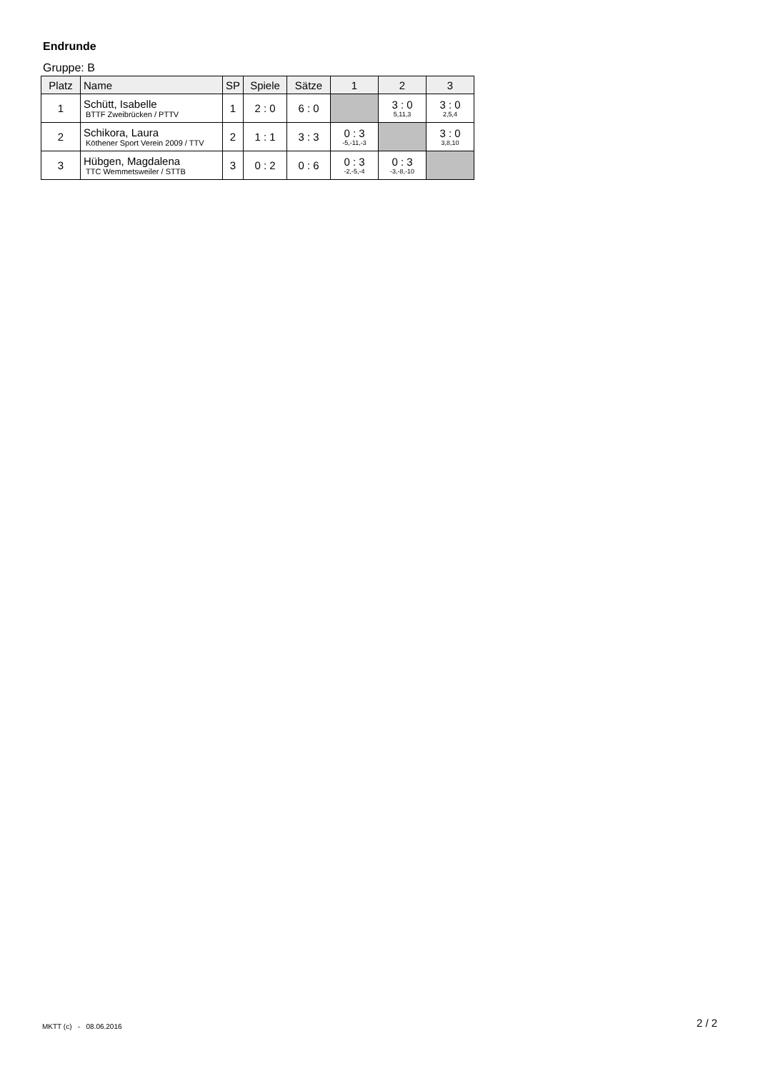Endrunde
Gruppe: B
| Platz | Name | SP | Spiele | Sätze | 1 | 2 | 3 |
| --- | --- | --- | --- | --- | --- | --- | --- |
| 1 | Schütt, Isabelle BTTF Zweibrücken / PTTV | 1 | 2 : 0 | 6 : 0 | | 3 : 0 5,11,3 | 3 : 0 2,5,4 |
| 2 | Schikora, Laura Köthener Sport Verein 2009 / TTV | 2 | 1 : 1 | 3 : 3 | 0 : 3 -5,-11,-3 | | 3 : 0 3,8,10 |
| 3 | Hübgen, Magdalena TTC Wemmetsweiler / STTB | 3 | 0 : 2 | 0 : 6 | 0 : 3 -2,-5,-4 | 0 : 3 -3,-8,-10 | |
MKTT (c) - 08.06.2016 2 / 2